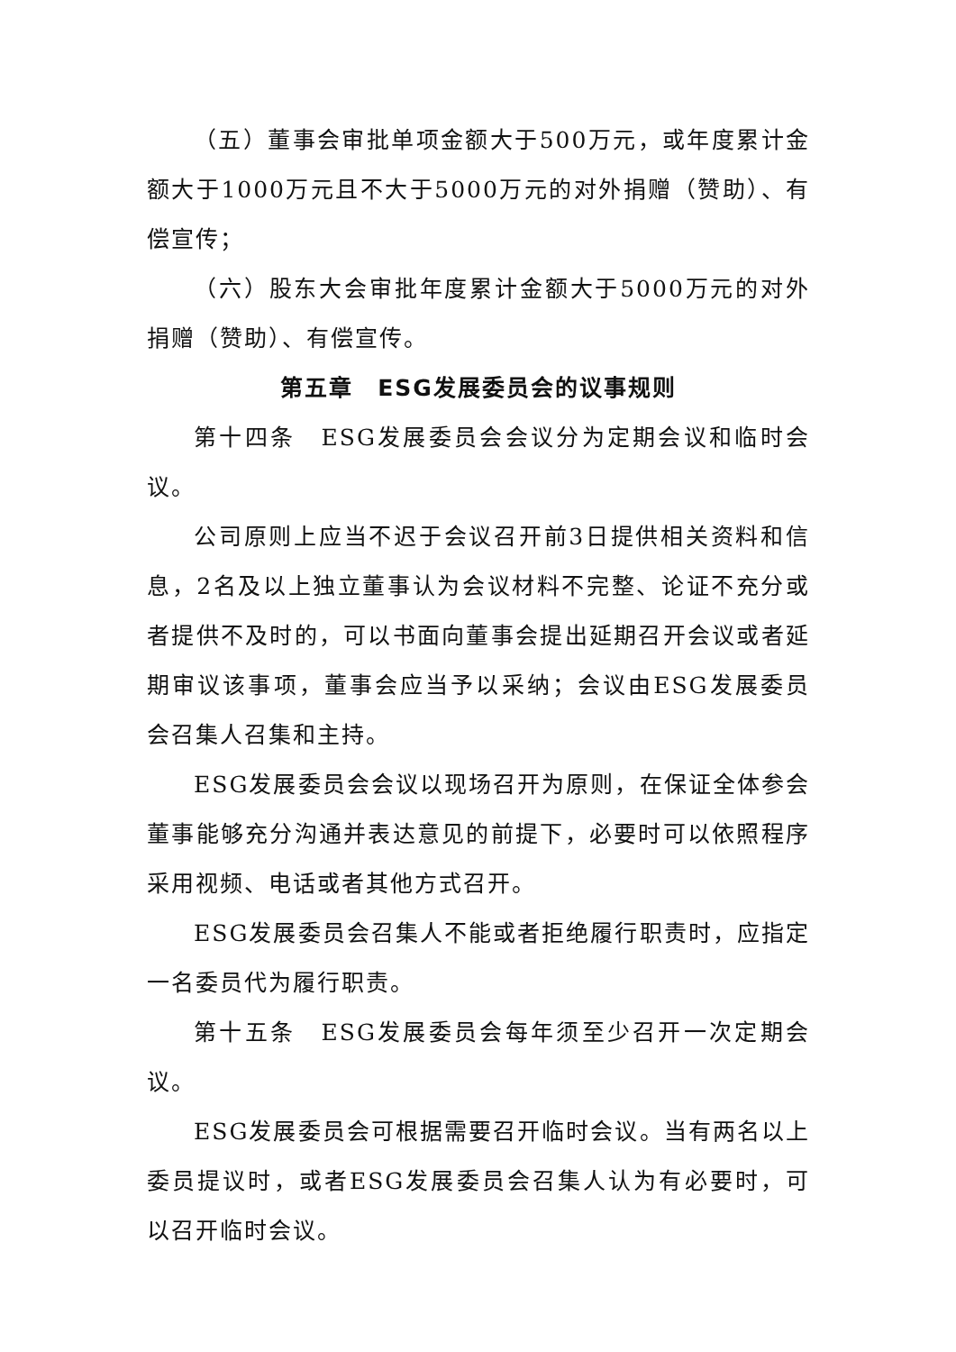（五）董事会审批单项金额大于500万元，或年度累计金额大于1000万元且不大于5000万元的对外捐赠（赞助）、有偿宣传；
（六）股东大会审批年度累计金额大于5000万元的对外捐赠（赞助）、有偿宣传。
第五章　ESG发展委员会的议事规则
第十四条　ESG发展委员会会议分为定期会议和临时会议。
公司原则上应当不迟于会议召开前3日提供相关资料和信息，2名及以上独立董事认为会议材料不完整、论证不充分或者提供不及时的，可以书面向董事会提出延期召开会议或者延期审议该事项，董事会应当予以采纳；会议由ESG发展委员会召集人召集和主持。
ESG发展委员会会议以现场召开为原则，在保证全体参会董事能够充分沟通并表达意见的前提下，必要时可以依照程序采用视频、电话或者其他方式召开。
ESG发展委员会召集人不能或者拒绝履行职责时，应指定一名委员代为履行职责。
第十五条　ESG发展委员会每年须至少召开一次定期会议。
ESG发展委员会可根据需要召开临时会议。当有两名以上委员提议时，或者ESG发展委员会召集人认为有必要时，可以召开临时会议。